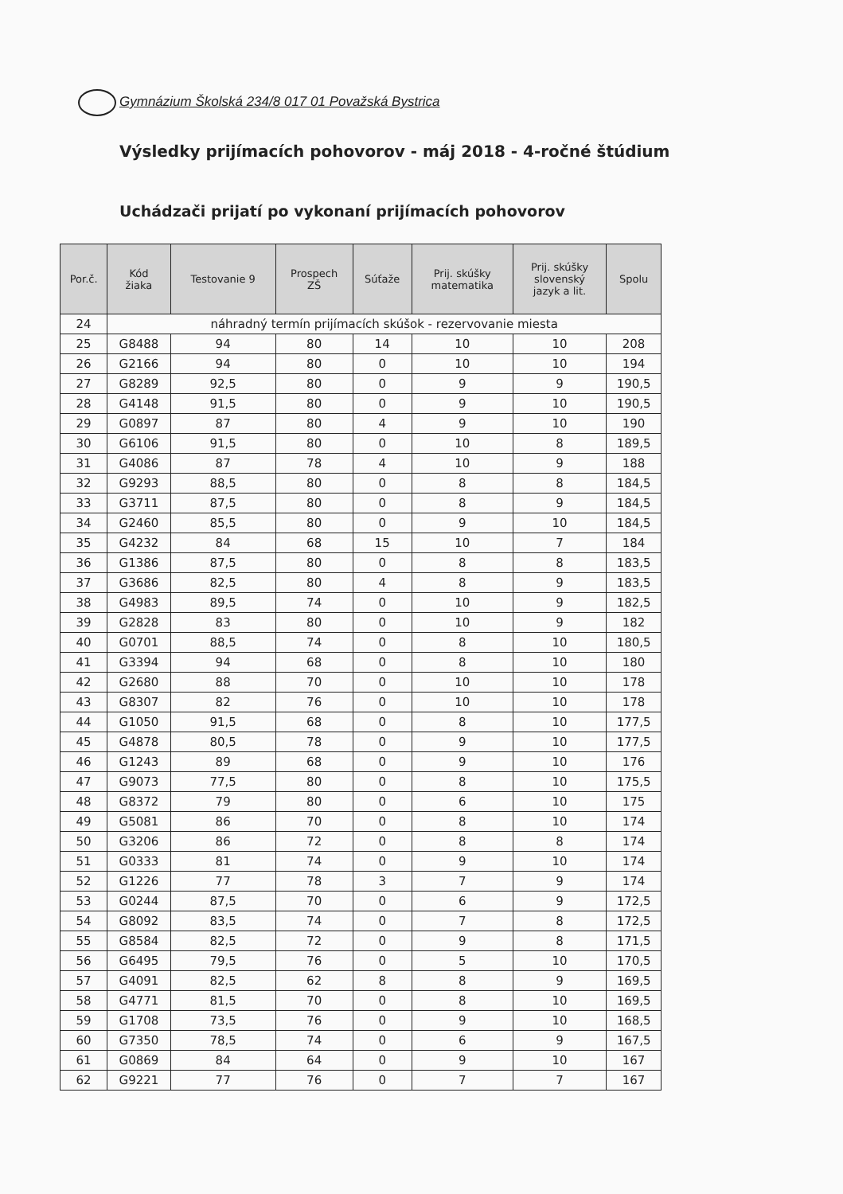Gymnázium Školská 234/8 017 01 Považská Bystrica
Výsledky prijímacích pohovorov - máj 2018 - 4-ročné štúdium
Uchádzači prijatí po vykonaní prijímacích pohovorov
| Por.č. | Kód žiaka | Testovanie 9 | Prospech ZŠ | Súťaže | Prij. skúšky matematika | Prij. skúšky slovenský jazyk a lit. | Spolu |
| --- | --- | --- | --- | --- | --- | --- | --- |
| 24 | náhradný termín prijímacích skúšok - rezervovanie miesta | | | | | | |
| 25 | G8488 | 94 | 80 | 14 | 10 | 10 | 208 |
| 26 | G2166 | 94 | 80 | 0 | 10 | 10 | 194 |
| 27 | G8289 | 92,5 | 80 | 0 | 9 | 9 | 190,5 |
| 28 | G4148 | 91,5 | 80 | 0 | 9 | 10 | 190,5 |
| 29 | G0897 | 87 | 80 | 4 | 9 | 10 | 190 |
| 30 | G6106 | 91,5 | 80 | 0 | 10 | 8 | 189,5 |
| 31 | G4086 | 87 | 78 | 4 | 10 | 9 | 188 |
| 32 | G9293 | 88,5 | 80 | 0 | 8 | 8 | 184,5 |
| 33 | G3711 | 87,5 | 80 | 0 | 8 | 9 | 184,5 |
| 34 | G2460 | 85,5 | 80 | 0 | 9 | 10 | 184,5 |
| 35 | G4232 | 84 | 68 | 15 | 10 | 7 | 184 |
| 36 | G1386 | 87,5 | 80 | 0 | 8 | 8 | 183,5 |
| 37 | G3686 | 82,5 | 80 | 4 | 8 | 9 | 183,5 |
| 38 | G4983 | 89,5 | 74 | 0 | 10 | 9 | 182,5 |
| 39 | G2828 | 83 | 80 | 0 | 10 | 9 | 182 |
| 40 | G0701 | 88,5 | 74 | 0 | 8 | 10 | 180,5 |
| 41 | G3394 | 94 | 68 | 0 | 8 | 10 | 180 |
| 42 | G2680 | 88 | 70 | 0 | 10 | 10 | 178 |
| 43 | G8307 | 82 | 76 | 0 | 10 | 10 | 178 |
| 44 | G1050 | 91,5 | 68 | 0 | 8 | 10 | 177,5 |
| 45 | G4878 | 80,5 | 78 | 0 | 9 | 10 | 177,5 |
| 46 | G1243 | 89 | 68 | 0 | 9 | 10 | 176 |
| 47 | G9073 | 77,5 | 80 | 0 | 8 | 10 | 175,5 |
| 48 | G8372 | 79 | 80 | 0 | 6 | 10 | 175 |
| 49 | G5081 | 86 | 70 | 0 | 8 | 10 | 174 |
| 50 | G3206 | 86 | 72 | 0 | 8 | 8 | 174 |
| 51 | G0333 | 81 | 74 | 0 | 9 | 10 | 174 |
| 52 | G1226 | 77 | 78 | 3 | 7 | 9 | 174 |
| 53 | G0244 | 87,5 | 70 | 0 | 6 | 9 | 172,5 |
| 54 | G8092 | 83,5 | 74 | 0 | 7 | 8 | 172,5 |
| 55 | G8584 | 82,5 | 72 | 0 | 9 | 8 | 171,5 |
| 56 | G6495 | 79,5 | 76 | 0 | 5 | 10 | 170,5 |
| 57 | G4091 | 82,5 | 62 | 8 | 8 | 9 | 169,5 |
| 58 | G4771 | 81,5 | 70 | 0 | 8 | 10 | 169,5 |
| 59 | G1708 | 73,5 | 76 | 0 | 9 | 10 | 168,5 |
| 60 | G7350 | 78,5 | 74 | 0 | 6 | 9 | 167,5 |
| 61 | G0869 | 84 | 64 | 0 | 9 | 10 | 167 |
| 62 | G9221 | 77 | 76 | 0 | 7 | 7 | 167 |